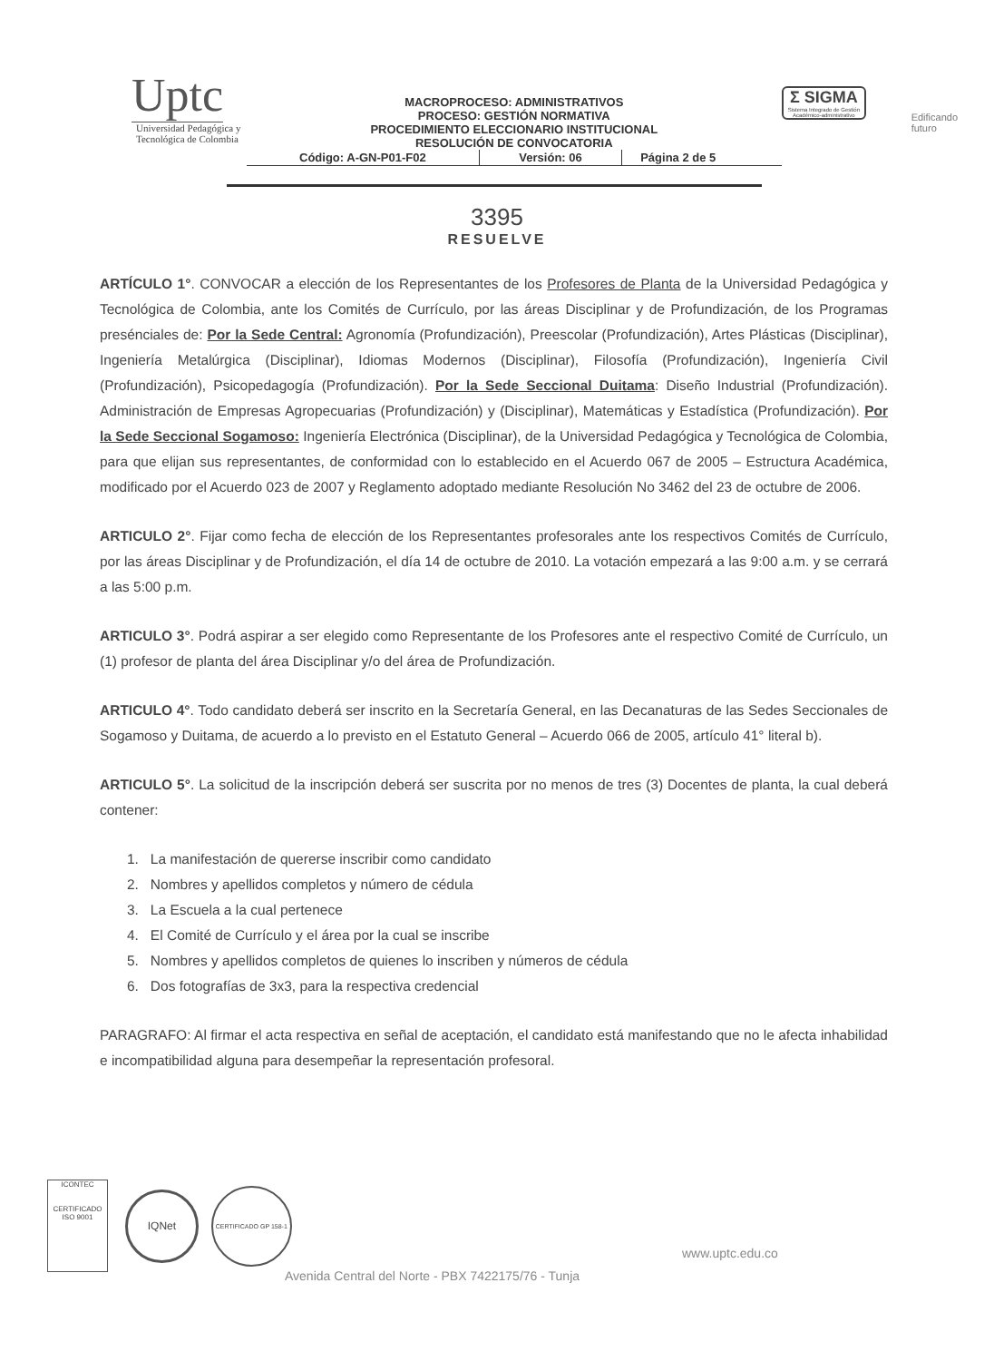Uptc
Universidad Pedagógica y
Tecnológica de Colombia
MACROPROCESO: ADMINISTRATIVOS
PROCESO: GESTIÓN NORMATIVA
PROCEDIMIENTO ELECCIONARIO INSTITUCIONAL
RESOLUCIÓN DE CONVOCATORIA
| Código: A-GN-P01-F02 | Versión: 06 | Página 2 de 5 |
Σ SIGMA
Sistema Integrado de Gestión Académico-administrativo
Edificando
futuro
3395
RESUELVE
ARTÍCULO 1°. CONVOCAR a elección de los Representantes de los Profesores de Planta de la Universidad Pedagógica y Tecnológica de Colombia, ante los Comités de Currículo, por las áreas Disciplinar y de Profundización, de los Programas presénciales de: Por la Sede Central: Agronomía (Profundización), Preescolar (Profundización), Artes Plásticas (Disciplinar), Ingeniería Metalúrgica (Disciplinar), Idiomas Modernos (Disciplinar), Filosofía (Profundización), Ingeniería Civil (Profundización), Psicopedagogía (Profundización). Por la Sede Seccional Duitama: Diseño Industrial (Profundización). Administración de Empresas Agropecuarias (Profundización) y (Disciplinar), Matemáticas y Estadística (Profundización). Por la Sede Seccional Sogamoso: Ingeniería Electrónica (Disciplinar), de la Universidad Pedagógica y Tecnológica de Colombia, para que elijan sus representantes, de conformidad con lo establecido en el Acuerdo 067 de 2005 – Estructura Académica, modificado por el Acuerdo 023 de 2007 y Reglamento adoptado mediante Resolución No 3462 del 23 de octubre de 2006.
ARTICULO 2°. Fijar como fecha de elección de los Representantes profesorales ante los respectivos Comités de Currículo, por las áreas Disciplinar y de Profundización, el día 14 de octubre de 2010. La votación empezará a las 9:00 a.m. y se cerrará a las 5:00 p.m.
ARTICULO 3°. Podrá aspirar a ser elegido como Representante de los Profesores ante el respectivo Comité de Currículo, un (1) profesor de planta del área Disciplinar y/o del área de Profundización.
ARTICULO 4°. Todo candidato deberá ser inscrito en la Secretaría General, en las Decanaturas de las Sedes Seccionales de Sogamoso y Duitama, de acuerdo a lo previsto en el Estatuto General – Acuerdo 066 de 2005, artículo 41° literal b).
ARTICULO 5°. La solicitud de la inscripción deberá ser suscrita por no menos de tres (3) Docentes de planta, la cual deberá contener:
1. La manifestación de quererse inscribir como candidato
2. Nombres y apellidos completos y número de cédula
3. La Escuela a la cual pertenece
4. El Comité de Currículo y el área por la cual se inscribe
5. Nombres y apellidos completos de quienes lo inscriben y números de cédula
6. Dos fotografías de 3x3, para la respectiva credencial
PARAGRAFO: Al firmar el acta respectiva en señal de aceptación, el candidato está manifestando que no le afecta inhabilidad e incompatibilidad alguna para desempeñar la representación profesoral.
ICONTEC
CERTIFICADO
ISO 9001 IQNet CERTIFICADO GP 158-1 www.uptc.edu.co
Avenida Central del Norte - PBX 7422175/76 - Tunja